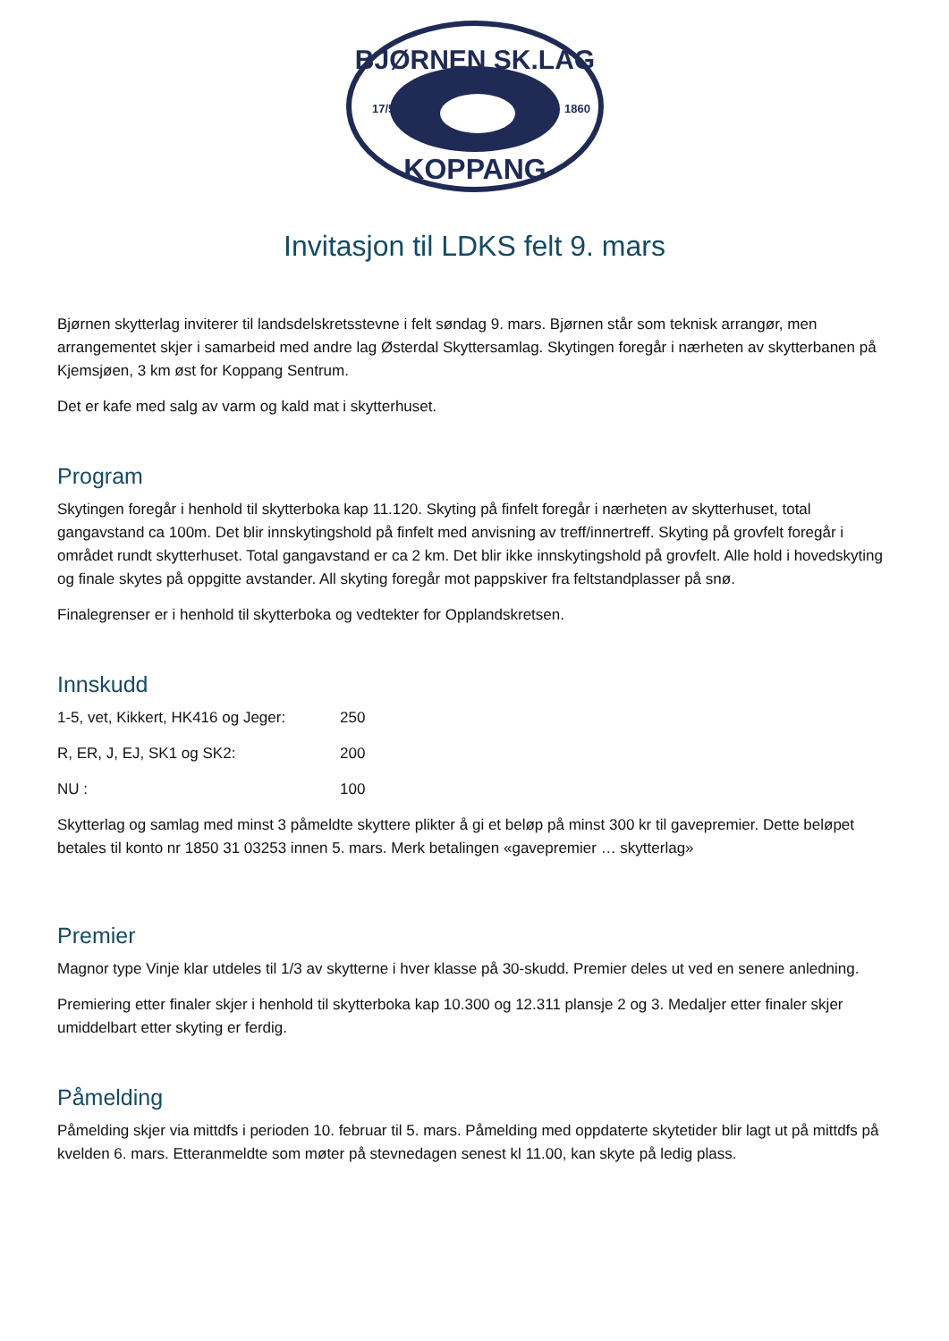BJØRNEN SK.LAG
KOPPANG
17/5
1860
Invitasjon til LDKS felt 9. mars
Bjørnen skytterlag inviterer til landsdelskretsstevne i felt søndag 9. mars. Bjørnen står som teknisk arrangør, men arrangementet skjer i samarbeid med andre lag Østerdal Skyttersamlag. Skytingen foregår i nærheten av skytterbanen på Kjemsjøen, 3 km øst for Koppang Sentrum.
Det er kafe med salg av varm og kald mat i skytterhuset.
Program
Skytingen foregår i henhold til skytterboka kap 11.120. Skyting på finfelt foregår i nærheten av skytterhuset, total gangavstand ca 100m. Det blir innskytingshold på finfelt med anvisning av treff/innertreff. Skyting på grovfelt foregår i området rundt skytterhuset. Total gangavstand er ca 2 km. Det blir ikke innskytingshold på grovfelt. Alle hold i hovedskyting og finale skytes på oppgitte avstander. All skyting foregår mot pappskiver fra feltstandplasser på snø.
Finalegrenser er i henhold til skytterboka og vedtekter for Opplandskretsen.
Innskudd
| 1-5, vet, Kikkert, HK416 og Jeger: | 250 |
| R, ER, J, EJ, SK1 og SK2: | 200 |
| NU : | 100 |
Skytterlag og samlag med minst 3 påmeldte skyttere plikter å gi et beløp på minst 300 kr til gavepremier. Dette beløpet betales til konto nr 1850 31 03253 innen 5. mars. Merk betalingen «gavepremier … skytterlag»
Premier
Magnor type Vinje klar utdeles til 1/3 av skytterne i hver klasse på 30-skudd. Premier deles ut ved en senere anledning.
Premiering etter finaler skjer i henhold til skytterboka kap 10.300 og 12.311 plansje 2 og 3. Medaljer etter finaler skjer umiddelbart etter skyting er ferdig.
Påmelding
Påmelding skjer via mittdfs i perioden 10. februar til 5. mars. Påmelding med oppdaterte skytetider blir lagt ut på mittdfs på kvelden 6. mars. Etteranmeldte som møter på stevnedagen senest kl 11.00, kan skyte på ledig plass.